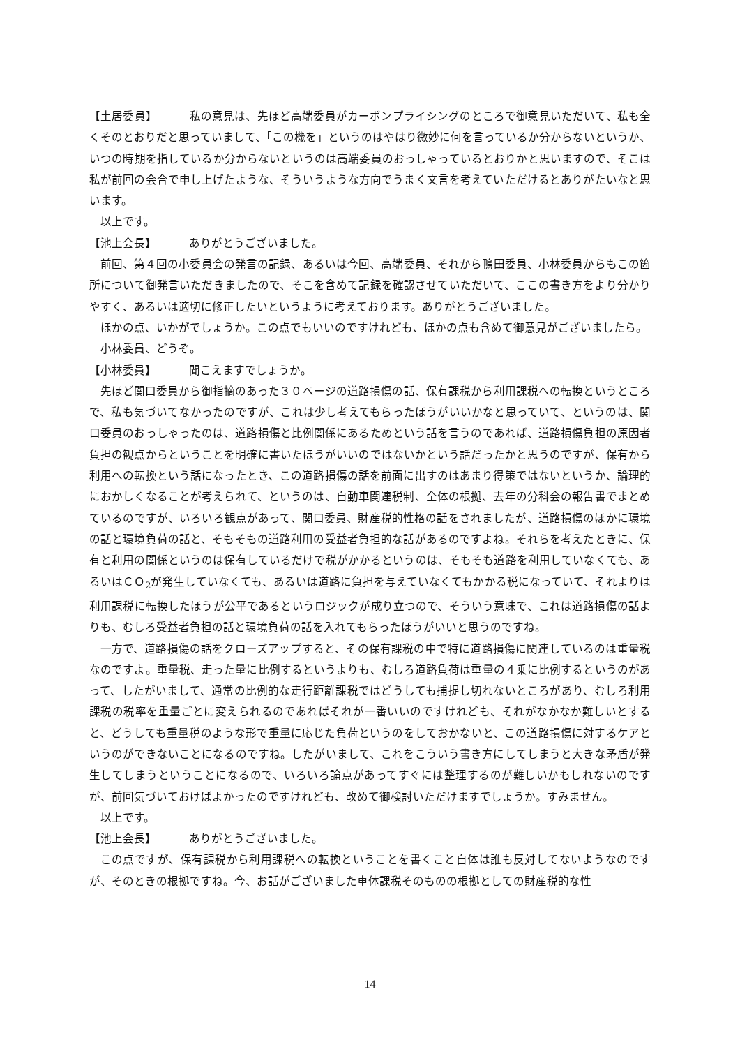【土居委員】 私の意見は、先ほど高端委員がカーボンプライシングのところで御意見いただいて、私も全くそのとおりだと思っていまして、「この機を」というのはやはり微妙に何を言っているか分からないというか、いつの時期を指しているか分からないというのは高端委員のおっしゃっているとおりかと思いますので、そこは私が前回の会合で申し上げたような、そういうような方向でうまく文言を考えていただけるとありがたいなと思います。
以上です。
【池上会長】 ありがとうございました。
前回、第４回の小委員会の発言の記録、あるいは今回、高端委員、それから鴨田委員、小林委員からもこの箇所について御発言いただきましたので、そこを含めて記録を確認させていただいて、ここの書き方をより分かりやすく、あるいは適切に修正したいというように考えております。ありがとうございました。
ほかの点、いかがでしょうか。この点でもいいのですけれども、ほかの点も含めて御意見がございましたら。
小林委員、どうぞ。
【小林委員】 聞こえますでしょうか。
先ほど関口委員から御指摘のあった３０ページの道路損傷の話、保有課税から利用課税への転換というところで、私も気づいてなかったのですが、これは少し考えてもらったほうがいいかなと思っていて、というのは、関口委員のおっしゃったのは、道路損傷と比例関係にあるためという話を言うのであれば、道路損傷負担の原因者負担の観点からということを明確に書いたほうがいいのではないかという話だったかと思うのですが、保有から利用への転換という話になったとき、この道路損傷の話を前面に出すのはあまり得策ではないというか、論理的におかしくなることが考えられて、というのは、自動車関連税制、全体の根拠、去年の分科会の報告書でまとめているのですが、いろいろ観点があって、関口委員、財産税的性格の話をされましたが、道路損傷のほかに環境の話と環境負荷の話と、そもそもの道路利用の受益者負担的な話があるのですよね。それらを考えたときに、保有と利用の関係というのは保有しているだけで税がかかるというのは、そもそも道路を利用していなくても、あるいはＣＯ<sub>2</sub>が発生していなくても、あるいは道路に負担を与えていなくてもかかる税になっていて、それよりは利用課税に転換したほうが公平であるというロジックが成り立つので、そういう意味で、これは道路損傷の話よりも、むしろ受益者負担の話と環境負荷の話を入れてもらったほうがいいと思うのですね。
一方で、道路損傷の話をクローズアップすると、その保有課税の中で特に道路損傷に関連しているのは重量税なのですよ。重量税、走った量に比例するというよりも、むしろ道路負荷は重量の４乗に比例するというのがあって、したがいまして、通常の比例的な走行距離課税ではどうしても捕捉し切れないところがあり、むしろ利用課税の税率を重量ごとに変えられるのであればそれが一番いいのですけれども、それがなかなか難しいとすると、どうしても重量税のような形で重量に応じた負荷というのをしておかないと、この道路損傷に対するケアというのができないことになるのですね。したがいまして、これをこういう書き方にしてしまうと大きな矛盾が発生してしまうということになるので、いろいろ論点があってすぐには整理するのが難しいかもしれないのですが、前回気づいておけばよかったのですけれども、改めて御検討いただけますでしょうか。すみません。
以上です。
【池上会長】 ありがとうございました。
この点ですが、保有課税から利用課税への転換ということを書くこと自体は誰も反対してないようなのですが、そのときの根拠ですね。今、お話がございました車体課税そのものの根拠としての財産税的な性
14